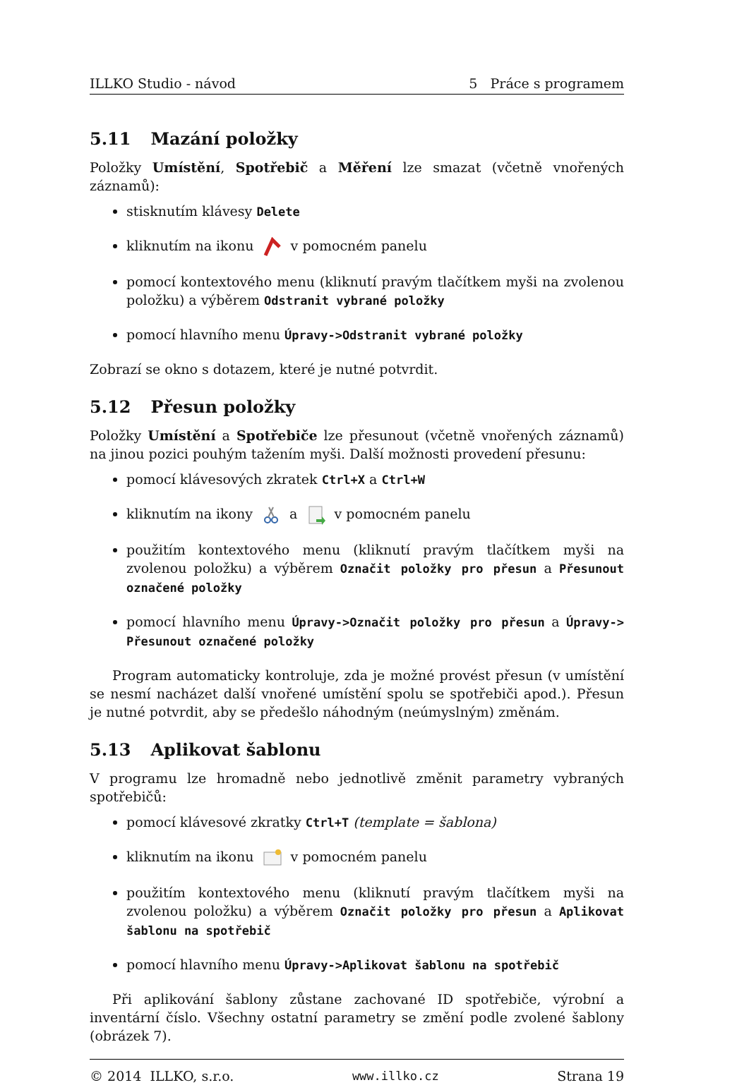ILLKO Studio - návod 5 Práce s programem
5.11 Mazání položky
Položky Umístění, Spotřebič a Měření lze smazat (včetně vnořených záznamů):
stisknutím klávesy Delete
kliknutím na ikonu v pomocném panelu
pomocí kontextového menu (kliknutí pravým tlačítkem myši na zvolenou položku) a výběrem Odstranit vybrané položky
pomocí hlavního menu Úpravy->Odstranit vybrané položky
Zobrazí se okno s dotazem, které je nutné potvrdit.
5.12 Přesun položky
Položky Umístění a Spotřebiče lze přesunout (včetně vnořených záznamů) na jinou pozici pouhým tažením myši. Další možnosti provedení přesunu:
pomocí klávesových zkratek Ctrl+X a Ctrl+W
kliknutím na ikony a v pomocném panelu
použitím kontextového menu (kliknutí pravým tlačítkem myši na zvolenou položku) a výběrem Označit položky pro přesun a Přesunout označené položky
pomocí hlavního menu Úpravy->Označit položky pro přesun a Úpravy-> Přesunout označené položky
Program automaticky kontroluje, zda je možné provést přesun (v umístění se nesmí nacházet další vnořené umístění spolu se spotřebiči apod.). Přesun je nutné potvrdit, aby se předešlo náhodným (neúmyslným) změnám.
5.13 Aplikovat šablonu
V programu lze hromadně nebo jednotlivě změnit parametry vybraných spotřebičů:
pomocí klávesové zkratky Ctrl+T (template = šablona)
kliknutím na ikonu v pomocném panelu
použitím kontextového menu (kliknutí pravým tlačítkem myši na zvolenou položku) a výběrem Označit položky pro přesun a Aplikovat šablonu na spotřebič
pomocí hlavního menu Úpravy->Aplikovat šablonu na spotřebič
Při aplikování šablony zůstane zachované ID spotřebiče, výrobní a inventární číslo. Všechny ostatní parametry se změní podle zvolené šablony (obrázek 7).
© 2014 ILLKO, s.r.o. www.illko.cz Strana 19